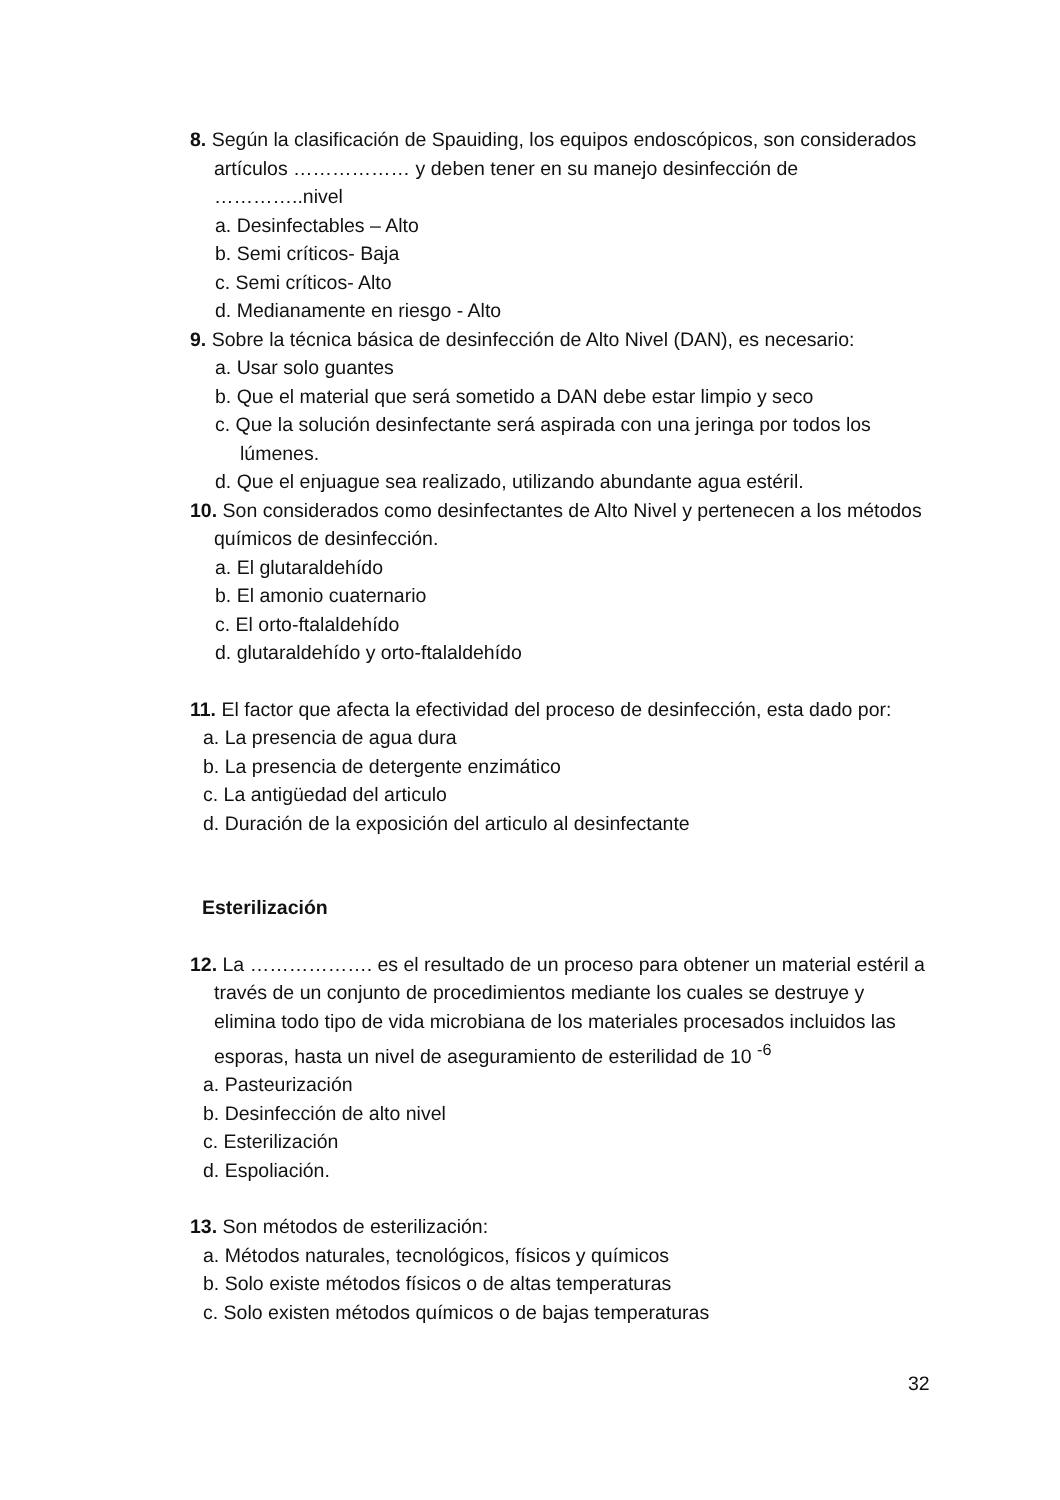8. Según la clasificación de Spauiding, los equipos endoscópicos, son considerados artículos ……………… y deben tener en su manejo desinfección de …………..nivel
a. Desinfectables – Alto
b. Semi críticos- Baja
c. Semi críticos- Alto
d. Medianamente en riesgo - Alto
9. Sobre la técnica básica de desinfección de Alto Nivel (DAN), es necesario:
a. Usar solo guantes
b. Que el material que será sometido a DAN debe estar limpio y seco
c. Que la solución desinfectante será aspirada con una jeringa por todos los lúmenes.
d. Que el enjuague sea realizado, utilizando abundante agua estéril.
10. Son considerados como desinfectantes de Alto Nivel y pertenecen a los métodos químicos de desinfección.
a. El glutaraldehído
b. El amonio cuaternario
c. El orto-ftalaldehído
d. glutaraldehído y orto-ftalaldehído
11. El factor que afecta la efectividad del proceso de desinfección, esta dado por:
a. La presencia de agua dura
b. La presencia de detergente enzimático
c. La antigüedad del articulo
d. Duración de la exposición del articulo al desinfectante
Esterilización
12. La ………………. es el resultado de un proceso para obtener un material estéril a través de un conjunto de procedimientos mediante los cuales se destruye y elimina todo tipo de vida microbiana de los materiales procesados incluidos las esporas, hasta un nivel de aseguramiento de esterilidad de 10 <sup>-6</sup>
a. Pasteurización
b. Desinfección de alto nivel
c. Esterilización
d. Espoliación.
13. Son métodos de esterilización:
a. Métodos naturales, tecnológicos, físicos y químicos
b. Solo existe métodos físicos o de altas temperaturas
c. Solo existen métodos químicos o de bajas temperaturas
32